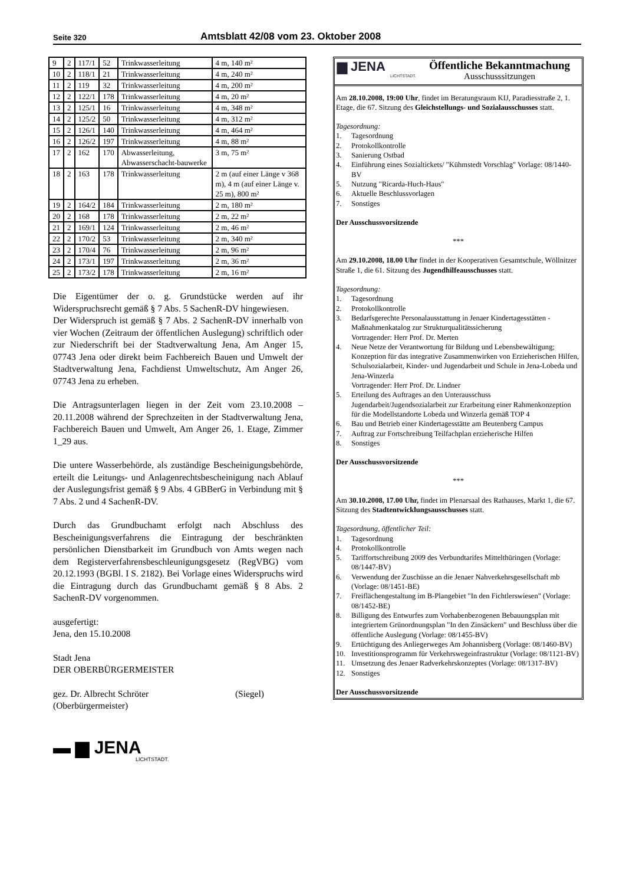Seite 320
Amtsblatt 42/08 vom 23. Oktober 2008
| 9 | 2 | 117/1 | 52 | Trinkwasserleitung | 4 m, 140 m² |
| 10 | 2 | 118/1 | 21 | Trinkwasserleitung | 4 m, 240 m² |
| 11 | 2 | 119 | 32 | Trinkwasserleitung | 4 m, 200 m² |
| 12 | 2 | 122/1 | 178 | Trinkwasserleitung | 4 m, 20 m² |
| 13 | 2 | 125/1 | 16 | Trinkwasserleitung | 4 m, 348 m² |
| 14 | 2 | 125/2 | 50 | Trinkwasserleitung | 4 m, 312 m² |
| 15 | 2 | 126/1 | 140 | Trinkwasserleitung | 4 m, 464 m² |
| 16 | 2 | 126/2 | 197 | Trinkwasserleitung | 4 m, 88 m² |
| 17 | 2 | 162 | 170 | Abwasserleitung, Abwasserschacht-bauwerke | 3 m, 75 m² |
| 18 | 2 | 163 | 178 | Trinkwasserleitung | 2 m (auf einer Länge v 368 m), 4 m (auf einer Länge v. 25 m), 800 m² |
| 19 | 2 | 164/2 | 184 | Trinkwasserleitung | 2 m, 180 m² |
| 20 | 2 | 168 | 178 | Trinkwasserleitung | 2 m, 22 m² |
| 21 | 2 | 169/1 | 124 | Trinkwasserleitung | 2 m, 46 m² |
| 22 | 2 | 170/2 | 53 | Trinkwasserleitung | 2 m, 340 m² |
| 23 | 2 | 170/4 | 76 | Trinkwasserleitung | 2 m, 96 m² |
| 24 | 2 | 173/1 | 197 | Trinkwasserleitung | 2 m, 36 m² |
| 25 | 2 | 173/2 | 178 | Trinkwasserleitung | 2 m, 16 m² |
Die Eigentümer der o. g. Grundstücke werden auf ihr Widerspruchsrecht gemäß § 7 Abs. 5 SachenR-DV hingewiesen.
Der Widerspruch ist gemäß § 7 Abs. 2 SachenR-DV innerhalb von vier Wochen (Zeitraum der öffentlichen Auslegung) schriftlich oder zur Niederschrift bei der Stadtverwaltung Jena, Am Anger 15, 07743 Jena oder direkt beim Fachbereich Bauen und Umwelt der Stadtverwaltung Jena, Fachdienst Umweltschutz, Am Anger 26, 07743 Jena zu erheben.
Die Antragsunterlagen liegen in der Zeit vom 23.10.2008 – 20.11.2008 während der Sprechzeiten in der Stadtverwaltung Jena, Fachbereich Bauen und Umwelt, Am Anger 26, 1. Etage, Zimmer 1_29 aus.
Die untere Wasserbehörde, als zuständige Bescheinigungsbehörde, erteilt die Leitungs- und Anlagenrechtsbescheinigung nach Ablauf der Auslegungsfrist gemäß § 9 Abs. 4 GBBerG in Verbindung mit § 7 Abs. 2 und 4 SachenR-DV.
Durch das Grundbuchamt erfolgt nach Abschluss des Bescheinigungsverfahrens die Eintragung der beschränkten persönlichen Dienstbarkeit im Grundbuch von Amts wegen nach dem Registerverfahrensbeschleunigungsgesetz (RegVBG) vom 20.12.1993 (BGBl. I S. 2182). Bei Vorlage eines Widerspruchs wird die Eintragung durch das Grundbuchamt gemäß § 8 Abs. 2 SachenR-DV vorgenommen.
ausgefertigt:
Jena, den 15.10.2008
Stadt Jena
DER OBERBÜRGERMEISTER
gez. Dr. Albrecht Schröter (Siegel)
(Oberbürgermeister)
▬ ▆ JENA
LICHTSTADT.
▆ JENA
LICHTSTADT.
Öffentliche Bekanntmachung
Ausschusssitzungen
Am 28.10.2008, 19:00 Uhr, findet im Beratungsraum KIJ, Paradiesstraße 2, 1. Etage, die 67. Sitzung des Gleichstellungs- und Sozialausschusses statt.
Tagesordnung:
1. Tagesordnung
2. Protokollkontrolle
3. Sanierung Ostbad
4. Einführung eines Sozialtickets/ "Kühmstedt Vorschlag" Vorlage: 08/1440-BV
5. Nutzung "Ricarda-Huch-Haus"
6. Aktuelle Beschlussvorlagen
7. Sonstiges
Der Ausschussvorsitzende
***
Am 29.10.2008, 18.00 Uhr findet in der Kooperativen Gesamtschule, Wöllnitzer Straße 1, die 61. Sitzung des Jugendhilfeausschusses statt.
Tagesordnung:
1. Tagesordnung
2. Protokollkontrolle
3. Bedarfsgerechte Personalausstattung in Jenaer Kindertagesstätten - Maßnahmenkatalog zur Strukturqualitätssicherung
Vortragender: Herr Prof. Dr. Merten
4. Neue Netze der Verantwortung für Bildung und Lebensbewältigung; Konzeption für das integrative Zusammenwirken von Erzieherischen Hilfen, Schulsozialarbeit, Kinder- und Jugendarbeit und Schule in Jena-Lobeda und Jena-Winzerla
Vortragender: Herr Prof. Dr. Lindner
5. Erteilung des Auftrages an den Unterausschuss Jugendarbeit/Jugendsozialarbeit zur Erarbeitung einer Rahmenkonzeption für die Modellstandorte Lobeda und Winzerla gemäß TOP 4
6. Bau und Betrieb einer Kindertagesstätte am Beutenberg Campus
7. Auftrag zur Fortschreibung Teilfachplan erzieherische Hilfen
8. Sonstiges
Der Ausschussvorsitzende
***
Am 30.10.2008, 17.00 Uhr, findet im Plenarsaal des Rathauses, Markt 1, die 67. Sitzung des Stadtentwicklungsausschusses statt.
Tagesordnung, öffentlicher Teil:
1. Tagesordnung
4. Protokollkontrolle
5. Tariffortschreibung 2009 des Verbundtarifes Mittelthüringen (Vorlage: 08/1447-BV)
6. Verwendung der Zuschüsse an die Jenaer Nahverkehrsgesellschaft mb (Vorlage: 08/1451-BE)
7. Freiflächengestaltung im B-Plangebiet "In den Fichtlerswiesen" (Vorlage: 08/1452-BE)
8. Billigung des Entwurfes zum Vorhabenbezogenen Bebauungsplan mit integriertem Grünordnungsplan "In den Zinsäckern" und Beschluss über die öffentliche Auslegung (Vorlage: 08/1455-BV)
9. Ertüchtigung des Anliegerweges Am Johannisberg (Vorlage: 08/1460-BV)
10. Investitionsprogramm für Verkehrswegeinfrastruktur (Vorlage: 08/1121-BV)
11. Umsetzung des Jenaer Radverkehrskonzeptes (Vorlage: 08/1317-BV)
12. Sonstiges
Der Ausschussvorsitzende